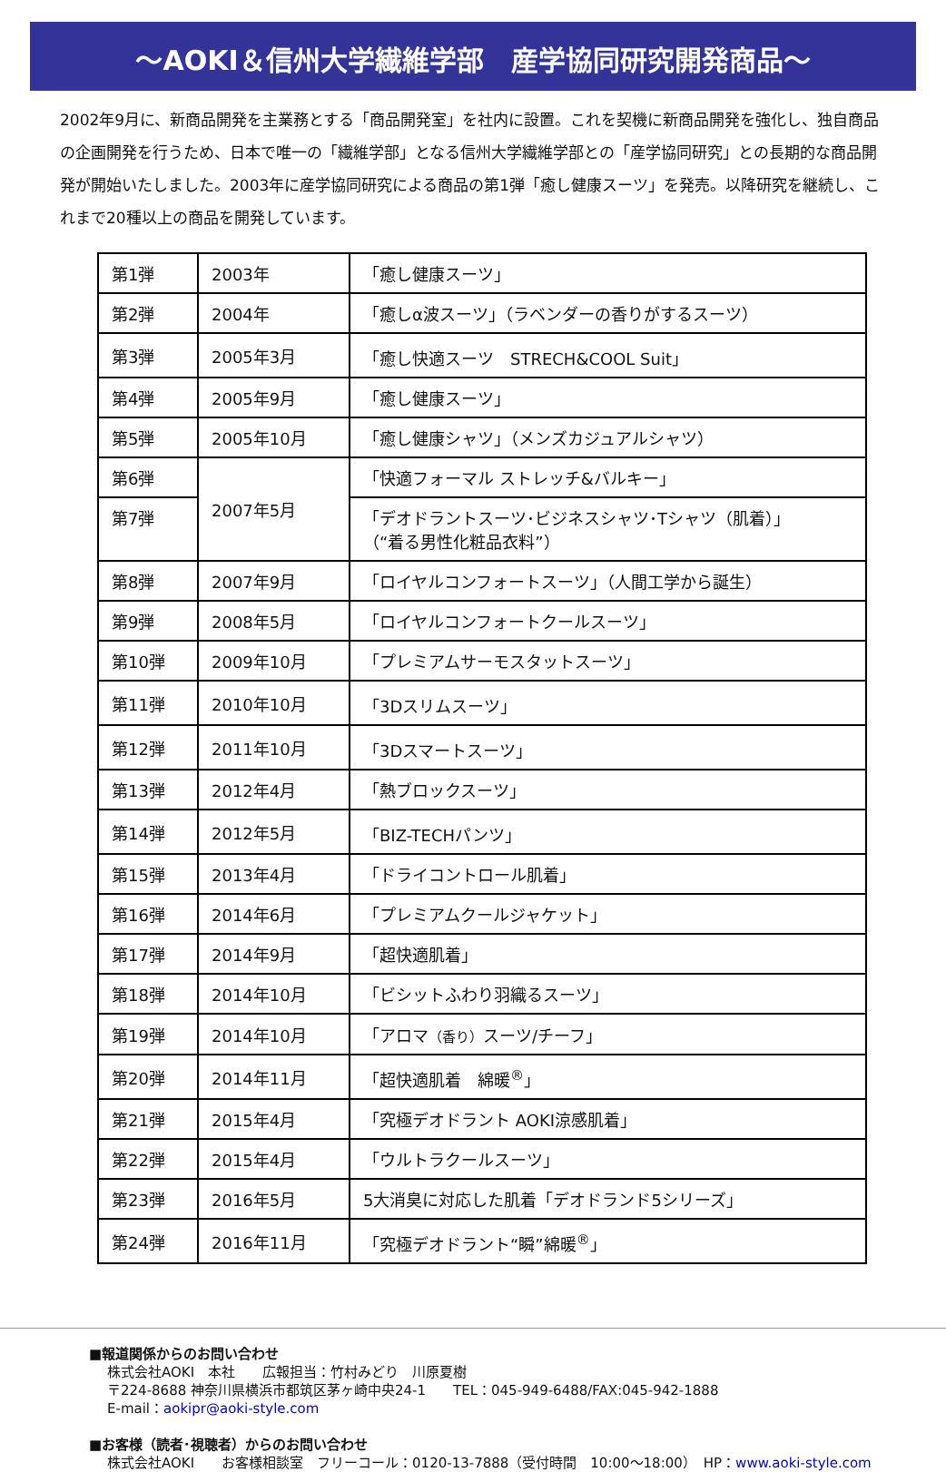～AOKI＆信州大学繊維学部　産学協同研究開発商品～
2002年9月に、新商品開発を主業務とする「商品開発室」を社内に設置。これを契機に新商品開発を強化し、独自商品の企画開発を行うため、日本で唯一の「繊維学部」となる信州大学繊維学部との「産学協同研究」との長期的な商品開発が開始いたしました。2003年に産学協同研究による商品の第1弾「癒し健康スーツ」を発売。以降研究を継続し、これまで20種以上の商品を開発しています。
| 第1弾 | 2003年 | 「癒し健康スーツ」 |
| 第2弾 | 2004年 | 「癒しα波スーツ」（ラベンダーの香りがするスーツ） |
| 第3弾 | 2005年3月 | 「癒し快適スーツ STRECH&COOL Suit」 |
| 第4弾 | 2005年9月 | 「癒し健康スーツ」 |
| 第5弾 | 2005年10月 | 「癒し健康シャツ」（メンズカジュアルシャツ） |
| 第6弾 | 2007年5月 | 「快適フォーマル ストレッチ&バルキー」 |
| 第7弾 | | 「デオドラントスーツ･ビジネスシャツ･Tシャツ（肌着）」 （“着る男性化粧品衣料”） |
| 第8弾 | 2007年9月 | 「ロイヤルコンフォートスーツ」（人間工学から誕生） |
| 第9弾 | 2008年5月 | 「ロイヤルコンフォートクールスーツ」 |
| 第10弾 | 2009年10月 | 「プレミアムサーモスタットスーツ」 |
| 第11弾 | 2010年10月 | 「3Dスリムスーツ」 |
| 第12弾 | 2011年10月 | 「3Dスマートスーツ」 |
| 第13弾 | 2012年4月 | 「熱ブロックスーツ」 |
| 第14弾 | 2012年5月 | 「BIZ-TECHパンツ」 |
| 第15弾 | 2013年4月 | 「ドライコントロール肌着」 |
| 第16弾 | 2014年6月 | 「プレミアムクールジャケット」 |
| 第17弾 | 2014年9月 | 「超快適肌着」 |
| 第18弾 | 2014年10月 | 「ビシットふわり羽織るスーツ」 |
| 第19弾 | 2014年10月 | 「アロマ （香り） スーツ/チーフ」 |
| 第20弾 | 2014年11月 | 「超快適肌着 綿暖<sup>®</sup>」 |
| 第21弾 | 2015年4月 | 「究極デオドラント AOKI涼感肌着」 |
| 第22弾 | 2015年4月 | 「ウルトラクールスーツ」 |
| 第23弾 | 2016年5月 | 5大消臭に対応した肌着「デオドランド5シリーズ」 |
| 第24弾 | 2016年11月 | 「究極デオドラント“瞬”綿暖<sup>®</sup>」 |
■報道関係からのお問い合わせ
株式会社AOKI　本社　　広報担当：竹村みどり　川原夏樹
〒224-8688 神奈川県横浜市都筑区茅ヶ崎中央24-1　　TEL：045-949-6488/FAX:045-942-1888
E-mail：aokipr@aoki-style.com
■お客様（読者･視聴者）からのお問い合わせ
株式会社AOKI　　お客様相談室　フリーコール：0120-13-7888（受付時間　10:00～18:00）　HP：www.aoki-style.com